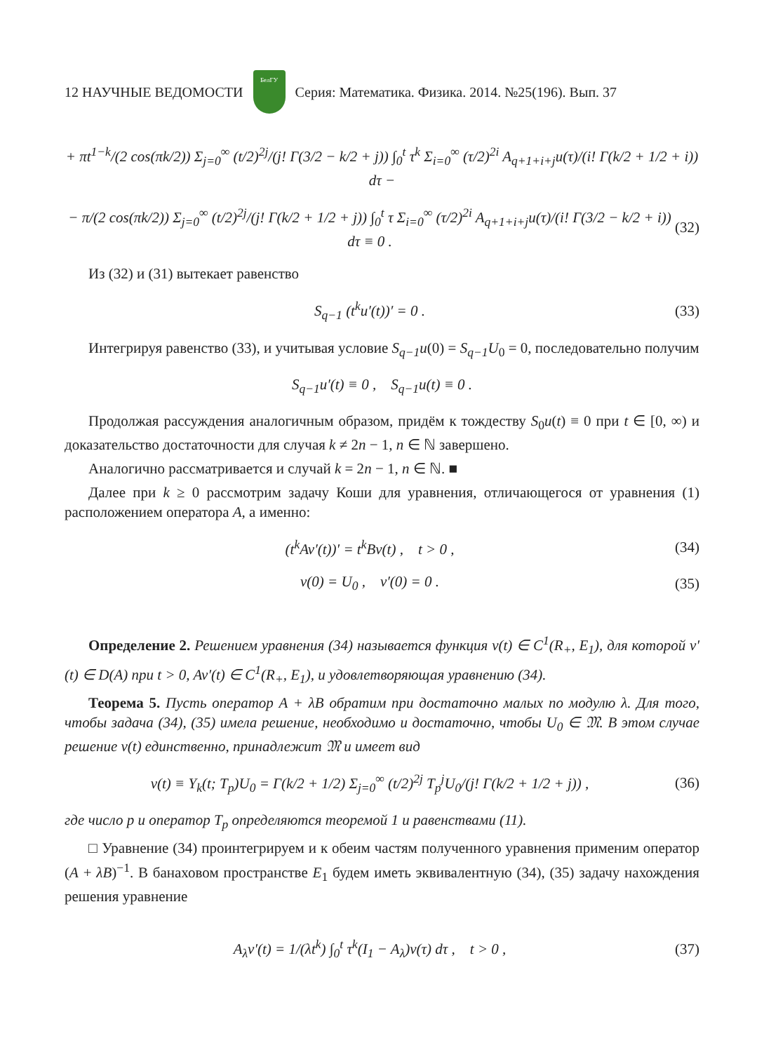12 НАУЧНЫЕ ВЕДОМОСТИ
БелГУ
Серия: Математика. Физика. 2014. №25(196). Вып. 37
+ πt<sup>1−k</sup>/(2 cos(πk/2)) Σ<sub>j=0</sub><sup>∞</sup> (t/2)<sup>2j</sup>/(j! Γ(3/2 − k/2 + j)) ∫<sub>0</sub><sup>t</sup> τ<sup>k</sup> Σ<sub>i=0</sub><sup>∞</sup> (τ/2)<sup>2i</sup> A<sub>q+1+i+j</sub>u(τ)/(i! Γ(k/2 + 1/2 + i)) dτ −
− π/(2 cos(πk/2)) Σ<sub>j=0</sub><sup>∞</sup> (t/2)<sup>2j</sup>/(j! Γ(k/2 + 1/2 + j)) ∫<sub>0</sub><sup>t</sup> τ Σ<sub>i=0</sub><sup>∞</sup> (τ/2)<sup>2i</sup> A<sub>q+1+i+j</sub>u(τ)/(i! Γ(3/2 − k/2 + i)) dτ ≡ 0 . (32)
Из (32) и (31) вытекает равенство
S<sub>q−1</sub> (t<sup>k</sup>u′(t))′ = 0 . (33)
Интегрируя равенство (33), и учитывая условие S<sub>q−1</sub>u(0) = S<sub>q−1</sub>U<sub>0</sub> = 0, последовательно получим
S<sub>q−1</sub>u′(t) ≡ 0 , S<sub>q−1</sub>u(t) ≡ 0 .
Продолжая рассуждения аналогичным образом, придём к тождеству S<sub>0</sub>u(t) ≡ 0 при t ∈ [0, ∞) и доказательство достаточности для случая k ≠ 2n − 1, n ∈ ℕ завершено.
Аналогично рассматривается и случай k = 2n − 1, n ∈ ℕ. ■
Далее при k ≥ 0 рассмотрим задачу Коши для уравнения, отличающегося от уравнения (1) расположением оператора A, а именно:
(t<sup>k</sup>Av′(t))′ = t<sup>k</sup>Bv(t) , t > 0 , (34)
v(0) = U<sub>0</sub> , v′(0) = 0 . (35)
Определение 2. Решением уравнения (34) называется функция v(t) ∈ C<sup>1</sup>(R<sub>+</sub>, E<sub>1</sub>), для которой v′(t) ∈ D(A) при t > 0, Av′(t) ∈ C<sup>1</sup>(R<sub>+</sub>, E<sub>1</sub>), и удовлетворяющая уравнению (34).
Теорема 5. Пусть оператор A + λB обратим при достаточно малых по модулю λ. Для того, чтобы задача (34), (35) имела решение, необходимо и достаточно, чтобы U<sub>0</sub> ∈ 𝔐. В этом случае решение v(t) единственно, принадлежит 𝔐 и имеет вид
v(t) ≡ Y<sub>k</sub>(t; T<sub>p</sub>)U<sub>0</sub> = Γ(k/2 + 1/2) Σ<sub>j=0</sub><sup>∞</sup> (t/2)<sup>2j</sup> T<sub>p</sub><sup>j</sup>U<sub>0</sub>/(j! Γ(k/2 + 1/2 + j)) , (36)
где число p и оператор T<sub>p</sub> определяются теоремой 1 и равенствами (11).
□ Уравнение (34) проинтегрируем и к обеим частям полученного уравнения применим оператор (A + λB)<sup>−1</sup>. В банаховом пространстве E<sub>1</sub> будем иметь эквивалентную (34), (35) задачу нахождения решения уравнение
A<sub>λ</sub>v′(t) = 1/(λt<sup>k</sup>) ∫<sub>0</sub><sup>t</sup> τ<sup>k</sup>(I<sub>1</sub> − A<sub>λ</sub>)v(τ) dτ , t > 0 , (37)